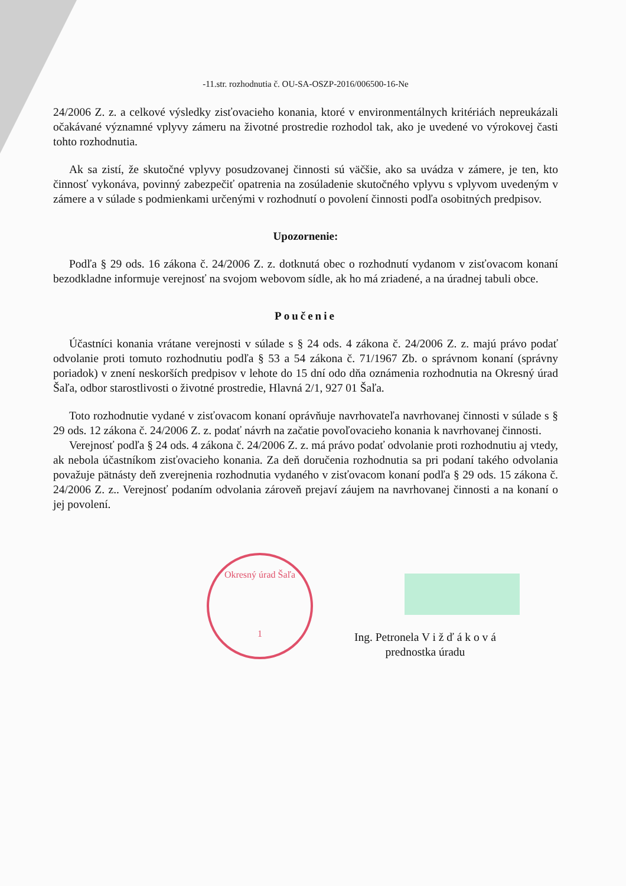-11.str. rozhodnutia č. OU-SA-OSZP-2016/006500-16-Ne
24/2006 Z. z. a celkové výsledky zisťovacieho konania, ktoré v environmentálnych kritériách nepreukázali očakávané významné vplyvy zámeru na životné prostredie rozhodol tak, ako je uvedené vo výrokovej časti tohto rozhodnutia.
Ak sa zistí, že skutočné vplyvy posudzovanej činnosti sú väčšie, ako sa uvádza v zámere, je ten, kto činnosť vykonáva, povinný zabezpečiť opatrenia na zosúladenie skutočného vplyvu s vplyvom uvedeným v zámere a v súlade s podmienkami určenými v rozhodnutí o povolení činnosti podľa osobitných predpisov.
Upozornenie:
Podľa § 29 ods. 16 zákona č. 24/2006 Z. z. dotknutá obec o rozhodnutí vydanom v zisťovacom konaní bezodkladne informuje verejnosť na svojom webovom sídle, ak ho má zriadené, a na úradnej tabuli obce.
Poučenie
Účastníci konania vrátane verejnosti v súlade s § 24 ods. 4 zákona č. 24/2006 Z. z. majú právo podať odvolanie proti tomuto rozhodnutiu podľa § 53 a 54 zákona č. 71/1967 Zb. o správnom konaní (správny poriadok) v znení neskorších predpisov v lehote do 15 dní odo dňa oznámenia rozhodnutia na Okresný úrad Šaľa, odbor starostlivosti o životné prostredie, Hlavná 2/1, 927 01 Šaľa.
Toto rozhodnutie vydané v zisťovacom konaní oprávňuje navrhovateľa navrhovanej činnosti v súlade s § 29 ods. 12 zákona č. 24/2006 Z. z. podať návrh na začatie povoľovacieho konania k navrhovanej činnosti.
Verejnosť podľa § 24 ods. 4 zákona č. 24/2006 Z. z. má právo podať odvolanie proti rozhodnutiu aj vtedy, ak nebola účastníkom zisťovacieho konania. Za deň doručenia rozhodnutia sa pri podaní takého odvolania považuje pätnásty deň zverejnenia rozhodnutia vydaného v zisťovacom konaní podľa § 29 ods. 15 zákona č. 24/2006 Z. z.. Verejnosť podaním odvolania zároveň prejaví záujem na navrhovanej činnosti a na konaní o jej povolení.
Okresný úrad Šaľa
1
Ing. Petronela V i ž ď á k o v á
prednostka úradu